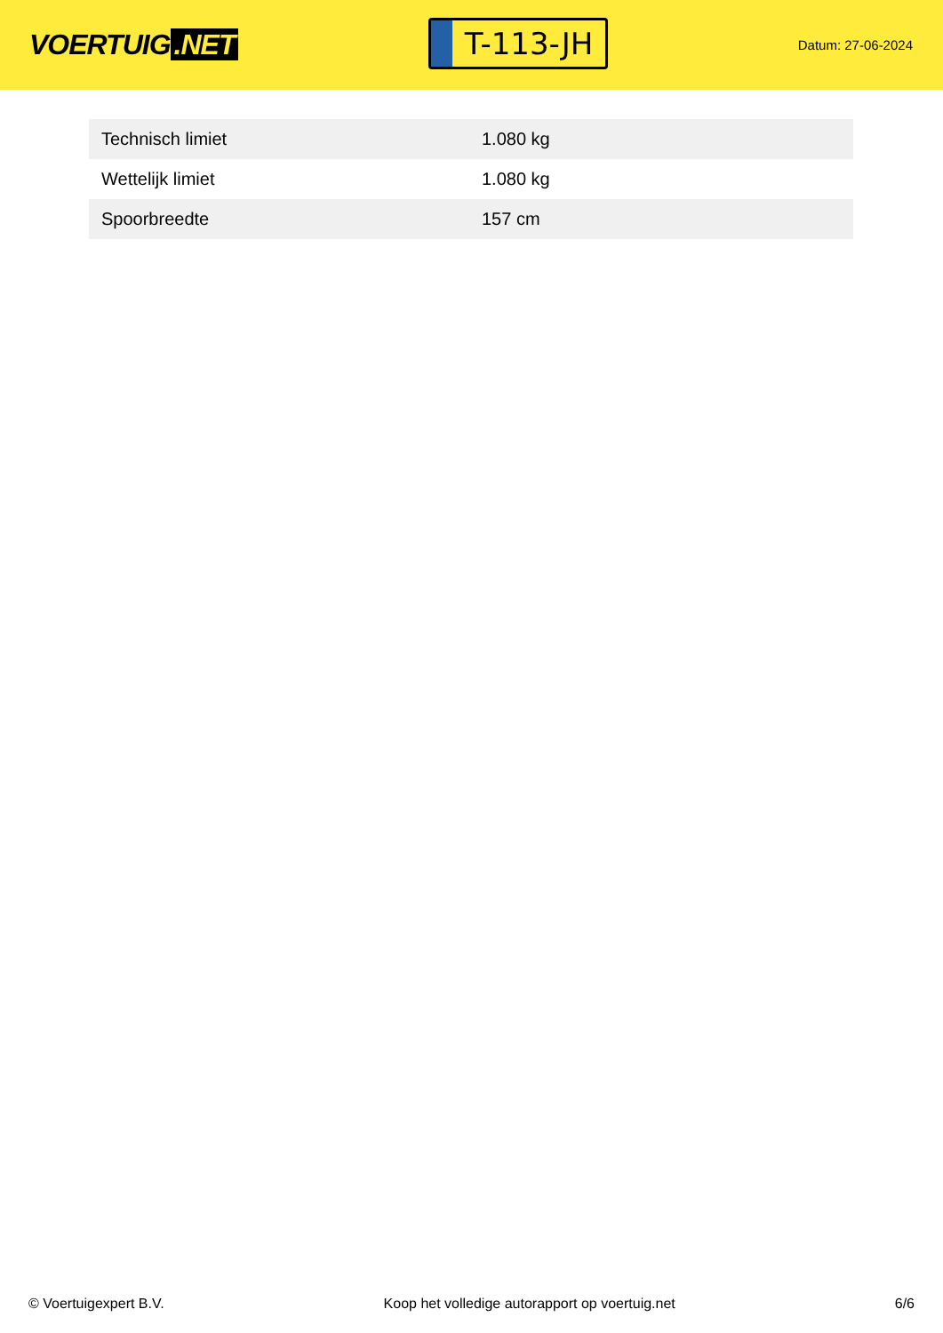VOERTUIG.NET
T-113-JH
Datum: 27-06-2024
| Technisch limiet | 1.080 kg |
| Wettelijk limiet | 1.080 kg |
| Spoorbreedte | 157 cm |
© Voertuigexpert B.V. Koop het volledige autorapport op voertuig.net 6/6